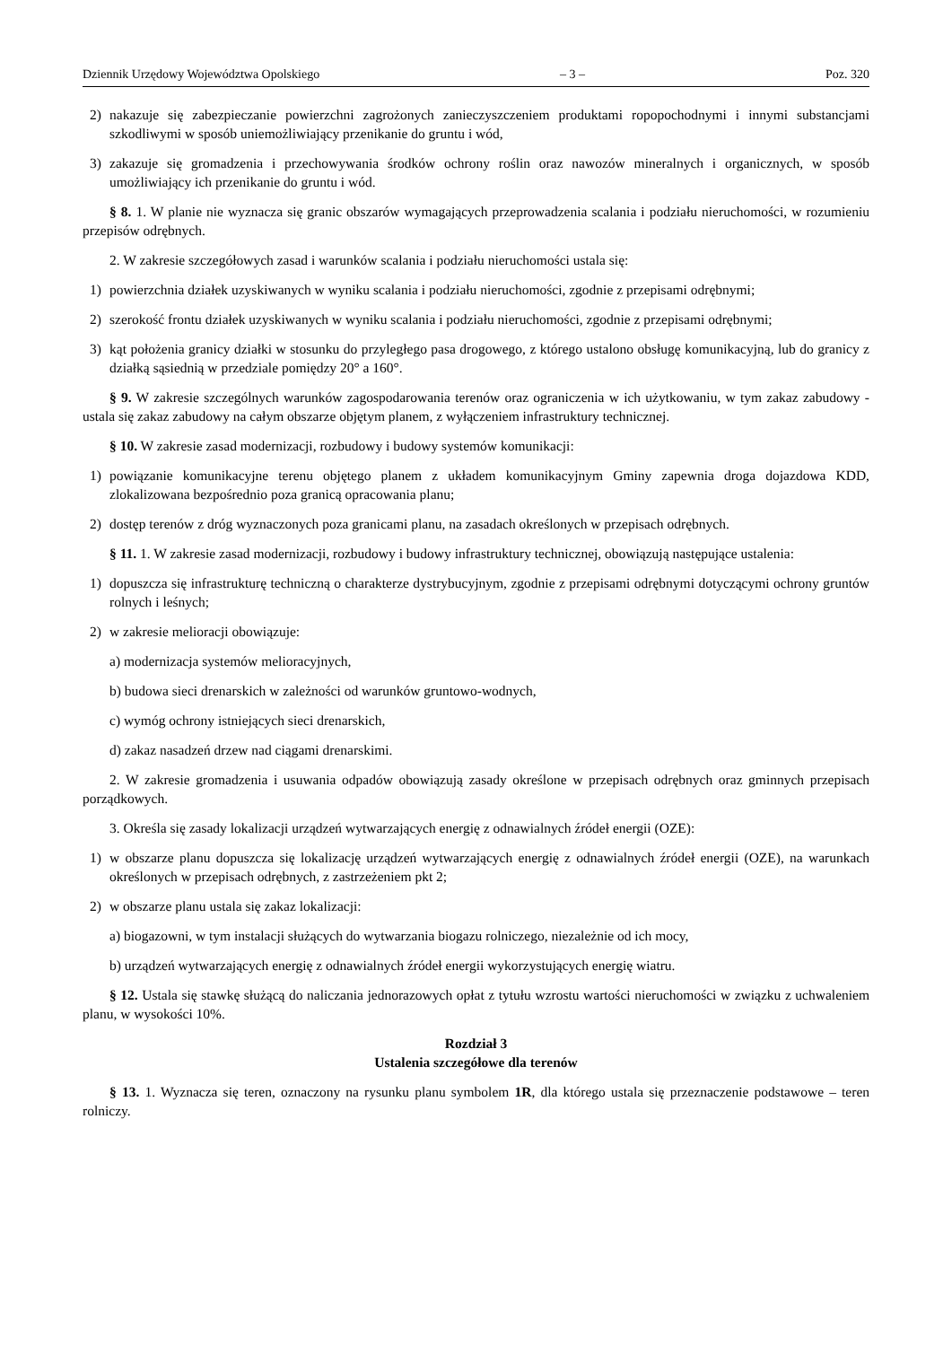Dziennik Urzędowy Województwa Opolskiego – 3 – Poz. 320
2) nakazuje się zabezpieczanie powierzchni zagrożonych zanieczyszczeniem produktami ropopochodnymi i innymi substancjami szkodliwymi w sposób uniemożliwiający przenikanie do gruntu i wód,
3) zakazuje się gromadzenia i przechowywania środków ochrony roślin oraz nawozów mineralnych i organicznych, w sposób umożliwiający ich przenikanie do gruntu i wód.
§ 8. 1. W planie nie wyznacza się granic obszarów wymagających przeprowadzenia scalania i podziału nieruchomości, w rozumieniu przepisów odrębnych.
2. W zakresie szczegółowych zasad i warunków scalania i podziału nieruchomości ustala się:
1) powierzchnia działek uzyskiwanych w wyniku scalania i podziału nieruchomości, zgodnie z przepisami odrębnymi;
2) szerokość frontu działek uzyskiwanych w wyniku scalania i podziału nieruchomości, zgodnie z przepisami odrębnymi;
3) kąt położenia granicy działki w stosunku do przyległego pasa drogowego, z którego ustalono obsługę komunikacyjną, lub do granicy z działką sąsiednią w przedziale pomiędzy 20° a 160°.
§ 9. W zakresie szczególnych warunków zagospodarowania terenów oraz ograniczenia w ich użytkowaniu, w tym zakaz zabudowy - ustala się zakaz zabudowy na całym obszarze objętym planem, z wyłączeniem infrastruktury technicznej.
§ 10. W zakresie zasad modernizacji, rozbudowy i budowy systemów komunikacji:
1) powiązanie komunikacyjne terenu objętego planem z układem komunikacyjnym Gminy zapewnia droga dojazdowa KDD, zlokalizowana bezpośrednio poza granicą opracowania planu;
2) dostęp terenów z dróg wyznaczonych poza granicami planu, na zasadach określonych w przepisach odrębnych.
§ 11. 1. W zakresie zasad modernizacji, rozbudowy i budowy infrastruktury technicznej, obowiązują następujące ustalenia:
1) dopuszcza się infrastrukturę techniczną o charakterze dystrybucyjnym, zgodnie z przepisami odrębnymi dotyczącymi ochrony gruntów rolnych i leśnych;
2) w zakresie melioracji obowiązuje:
a) modernizacja systemów melioracyjnych,
b) budowa sieci drenarskich w zależności od warunków gruntowo-wodnych,
c) wymóg ochrony istniejących sieci drenarskich,
d) zakaz nasadzeń drzew nad ciągami drenarskimi.
2. W zakresie gromadzenia i usuwania odpadów obowiązują zasady określone w przepisach odrębnych oraz gminnych przepisach porządkowych.
3. Określa się zasady lokalizacji urządzeń wytwarzających energię z odnawialnych źródeł energii (OZE):
1) w obszarze planu dopuszcza się lokalizację urządzeń wytwarzających energię z odnawialnych źródeł energii (OZE), na warunkach określonych w przepisach odrębnych, z zastrzeżeniem pkt 2;
2) w obszarze planu ustala się zakaz lokalizacji:
a) biogazowni, w tym instalacji służących do wytwarzania biogazu rolniczego, niezależnie od ich mocy,
b) urządzeń wytwarzających energię z odnawialnych źródeł energii wykorzystujących energię wiatru.
§ 12. Ustala się stawkę służącą do naliczania jednorazowych opłat z tytułu wzrostu wartości nieruchomości w związku z uchwaleniem planu, w wysokości 10%.
Rozdział 3
Ustalenia szczegółowe dla terenów
§ 13. 1. Wyznacza się teren, oznaczony na rysunku planu symbolem 1R, dla którego ustala się przeznaczenie podstawowe – teren rolniczy.